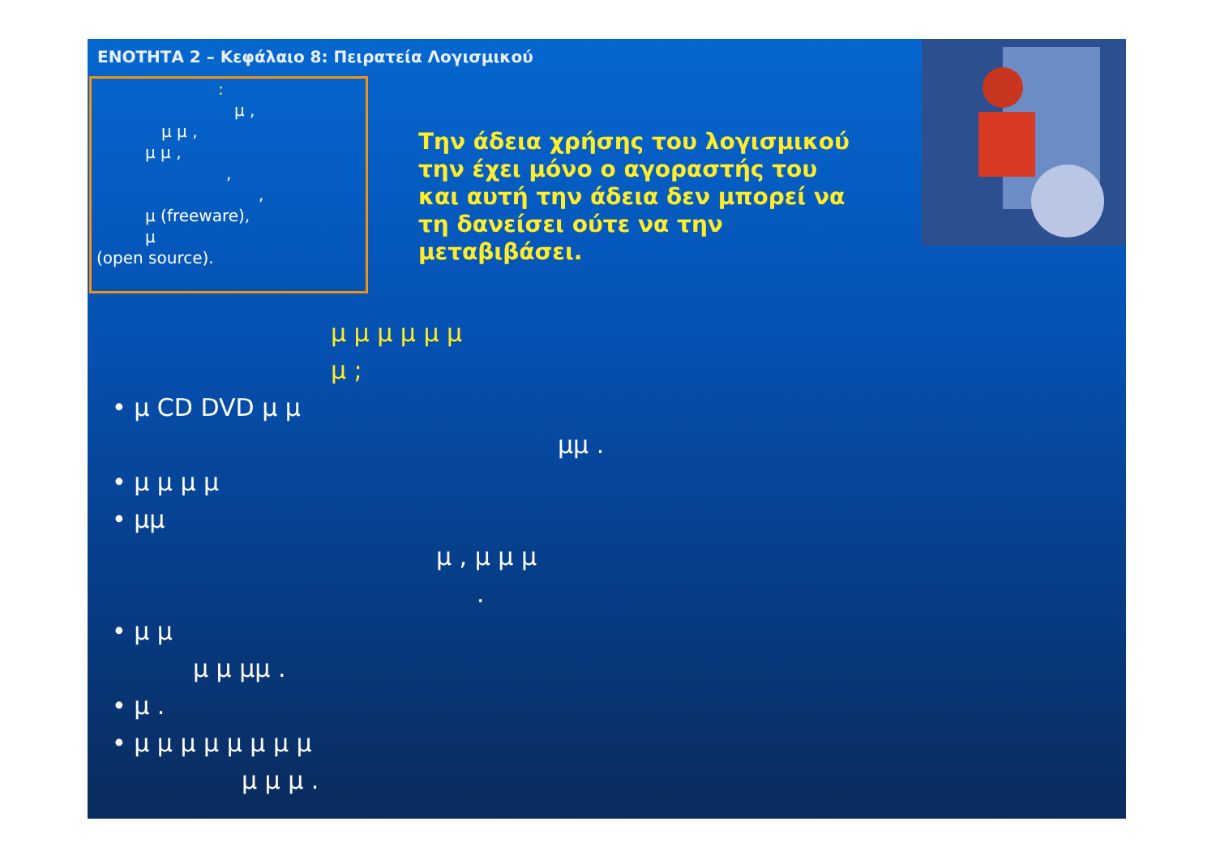ΕΝΟΤΗΤΑ 2 – Κεφάλαιο 8: Πειρατεία Λογισμικού
:
μ ,
μ μ ,
μ μ ,
,
,
μ (freeware),
μ
(open source).
Την άδεια χρήσης του λογισμικού την έχει μόνο ο αγοραστής του και αυτή την άδεια δεν μπορεί να τη δανείσει ούτε να την μεταβιβάσει.
μ μ μ μ μ μ
μ ;
• μ CD DVD μ μ
μμ .
• μ μ μ μ
• μμ
μ , μ μ μ
.
• μ μ
μ μ μμ .
• μ .
• μ μ μ μ μ μ μ μ
μ μ μ .